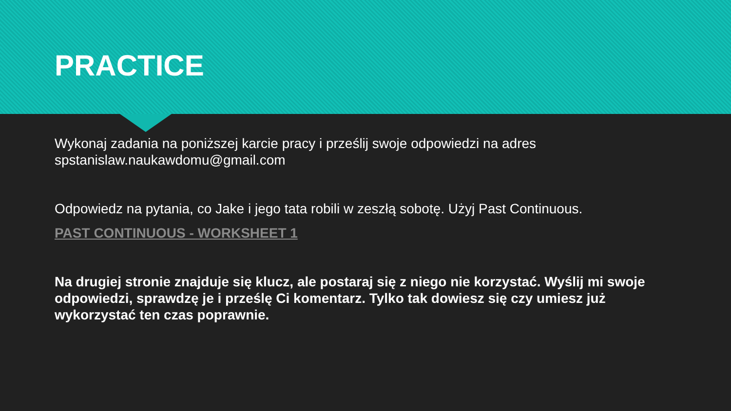PRACTICE
Wykonaj zadania na poniższej karcie pracy i prześlij swoje odpowiedzi na adres spstanislaw.naukawdomu@gmail.com
Odpowiedz na pytania, co Jake i jego tata robili w zeszłą sobotę. Użyj Past Continuous.
PAST CONTINUOUS - WORKSHEET 1
Na drugiej stronie znajduje się klucz, ale postaraj się z niego nie korzystać. Wyślij mi swoje odpowiedzi, sprawdzę je i prześlę Ci komentarz. Tylko tak dowiesz się czy umiesz już wykorzystać ten czas poprawnie.